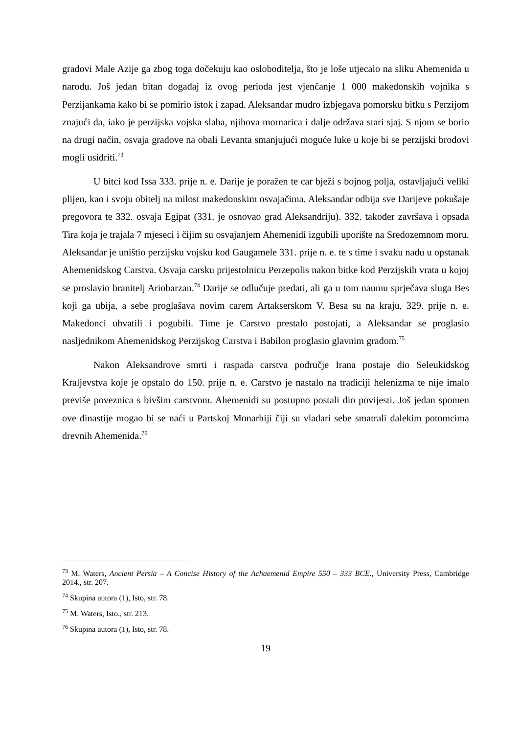gradovi Male Azije ga zbog toga dočekuju kao osloboditelja, što je loše utjecalo na sliku Ahemenida u narodu. Još jedan bitan događaj iz ovog perioda jest vjenčanje 1 000 makedonskih vojnika s Perzijankama kako bi se pomirio istok i zapad. Aleksandar mudro izbjegava pomorsku bitku s Perzijom znajući da, iako je perzijska vojska slaba, njihova mornarica i dalje održava stari sjaj. S njom se borio na drugi način, osvaja gradove na obali Levanta smanjujući moguće luke u koje bi se perzijski brodovi mogli usidriti.<sup>73</sup>
U bitci kod Issa 333. prije n. e. Darije je poražen te car bježi s bojnog polja, ostavljajući veliki plijen, kao i svoju obitelj na milost makedonskim osvajačima. Aleksandar odbija sve Darijeve pokušaje pregovora te 332. osvaja Egipat (331. je osnovao grad Aleksandriju). 332. također završava i opsada Tira koja je trajala 7 mjeseci i čijim su osvajanjem Ahemenidi izgubili uporište na Sredozemnom moru. Aleksandar je uništio perzijsku vojsku kod Gaugamele 331. prije n. e. te s time i svaku nadu u opstanak Ahemenidskog Carstva. Osvaja carsku prijestolnicu Perzepolis nakon bitke kod Perzijskih vrata u kojoj se proslavio branitelj Ariobarzan.<sup>74</sup> Darije se odlučuje predati, ali ga u tom naumu sprječava sluga Bes koji ga ubija, a sebe proglašava novim carem Artakserskom V. Besa su na kraju, 329. prije n. e. Makedonci uhvatili i pogubili. Time je Carstvo prestalo postojati, a Aleksandar se proglasio nasljednikom Ahemenidskog Perzijskog Carstva i Babilon proglasio glavnim gradom.<sup>75</sup>
Nakon Aleksandrove smrti i raspada carstva područje Irana postaje dio Seleukidskog Kraljevstva koje je opstalo do 150. prije n. e. Carstvo je nastalo na tradiciji helenizma te nije imalo previše poveznica s bivšim carstvom. Ahemenidi su postupno postali dio povijesti. Još jedan spomen ove dinastije mogao bi se naći u Partskoj Monarhiji čiji su vladari sebe smatrali dalekim potomcima drevnih Ahemenida.<sup>76</sup>
<sup>73</sup> M. Waters, Ancient Persia – A Concise History of the Achaemenid Empire 550 – 333 BCE., University Press, Cambridge 2014., str. 207.
<sup>74</sup> Skupina autora (1), Isto, str. 78.
<sup>75</sup> M. Waters, Isto., str. 213.
<sup>76</sup> Skupina autora (1), Isto, str. 78.
19